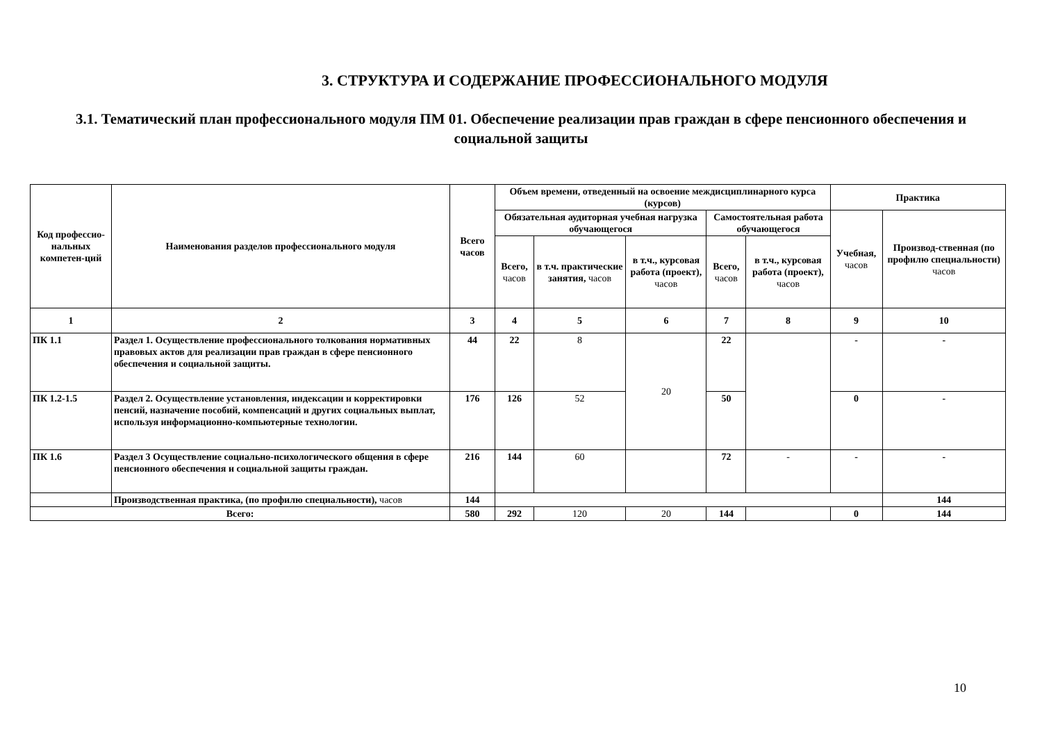3. СТРУКТУРА И СОДЕРЖАНИЕ ПРОФЕССИОНАЛЬНОГО МОДУЛЯ
3.1. Тематический план профессионального модуля ПМ 01. Обеспечение реализации прав граждан в сфере пенсионного обеспечения и социальной защиты
| Код профессио-нальных компетен-ций | Наименования разделов профессионального модуля | Всего часов | Объем времени, отведенный на освоение междисциплинарного курса (курсов) | | | | | Практика | |
| --- | --- | --- | --- | --- | --- | --- | --- | --- | --- |
| | | | Обязательная аудиторная учебная нагрузка обучающегося | | | Самостоятельная работа обучающегося | | Учебная, часов | Производ-ственная (по профилю специальности) часов |
| | | | Всего, часов | в т.ч. практические занятия, часов | в т.ч., курсовая работа (проект), часов | Всего, часов | в т.ч., курсовая работа (проект), часов | | |
| 1 | 2 | 3 | 4 | 5 | 6 | 7 | 8 | 9 | 10 |
| ПК 1.1 | Раздел 1. Осуществление профессионального толкования нормативных правовых актов для реализации прав граждан в сфере пенсионного обеспечения и социальной защиты. | 44 | 22 | 8 | 20 | 22 | | - | - |
| ПК 1.2-1.5 | Раздел 2. Осуществление установления, индексации и корректировки пенсий, назначение пособий, компенсаций и других социальных выплат, используя информационно-компьютерные технологии. | 176 | 126 | 52 | | 50 | | 0 | - |
| ПК 1.6 | Раздел 3 Осуществление социально-психологического общения в сфере пенсионного обеспечения и социальной защиты граждан. | 216 | 144 | 60 | | 72 | - | - | - |
| | Производственная практика, (по профилю специальности), часов | 144 | | | | | | | 144 |
| Всего: | | 580 | 292 | 120 | 20 | 144 | | 0 | 144 |
10